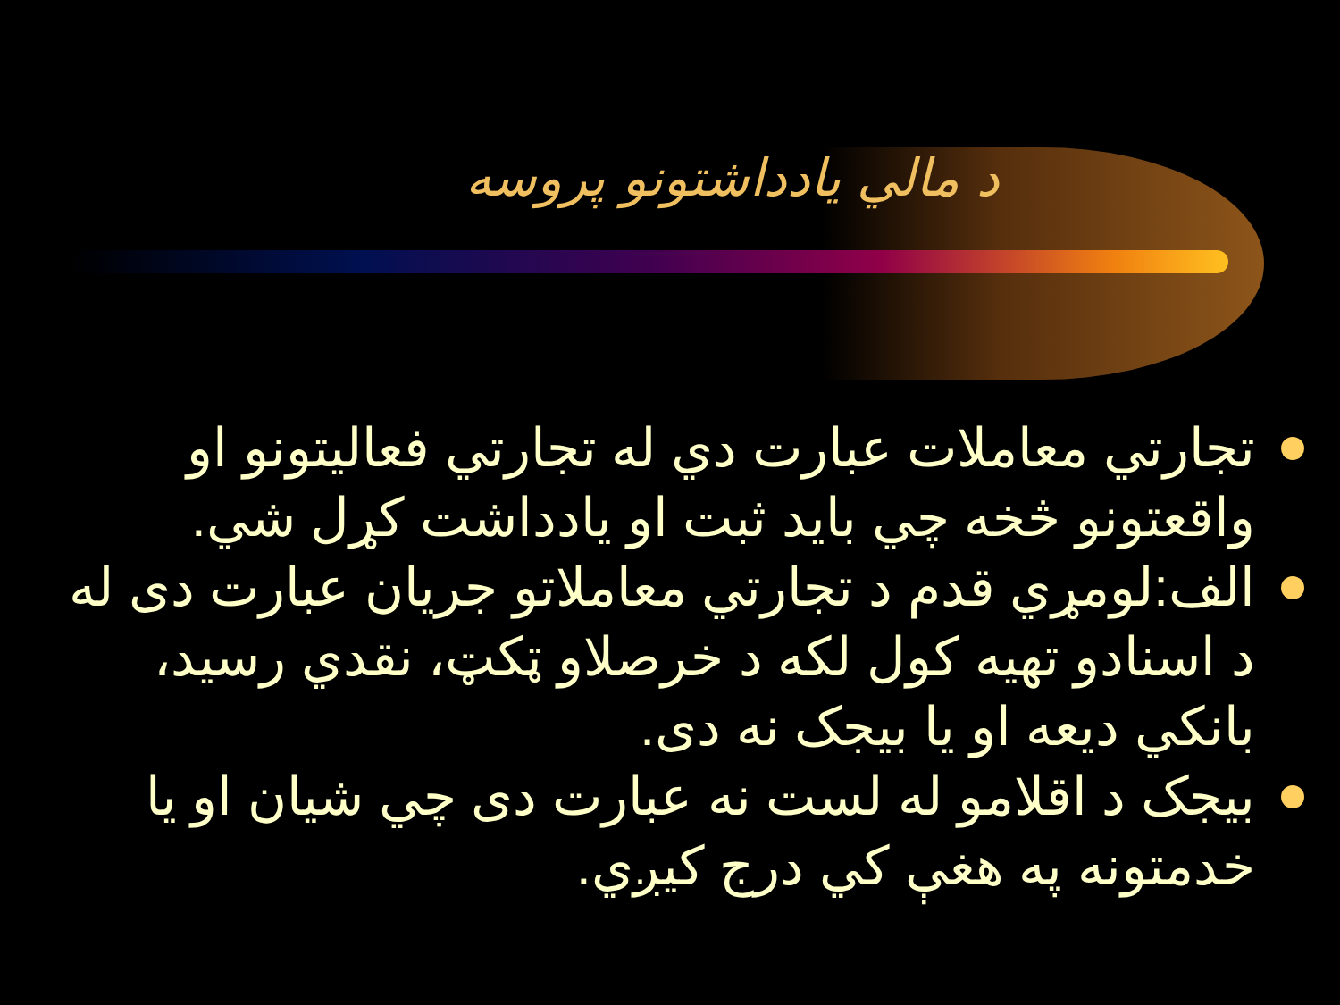د مالي يادداشتونو پروسه
تجارتي معاملات عبارت دي له تجارتي فعاليتونو او واقعتونو څخه چي بايد ثبت او يادداشت کړل شي.
الف:لومړي قدم د تجارتي معاملاتو جريان عبارت دی له د اسنادو تهيه کول لکه د خرصلاو ټکټ، نقدي رسيد، بانکي ديعه او يا بيجک نه دی.
بيجک د اقلامو له لست نه عبارت دی چي شيان او يا خدمتونه په هغې کي درج کيږي.